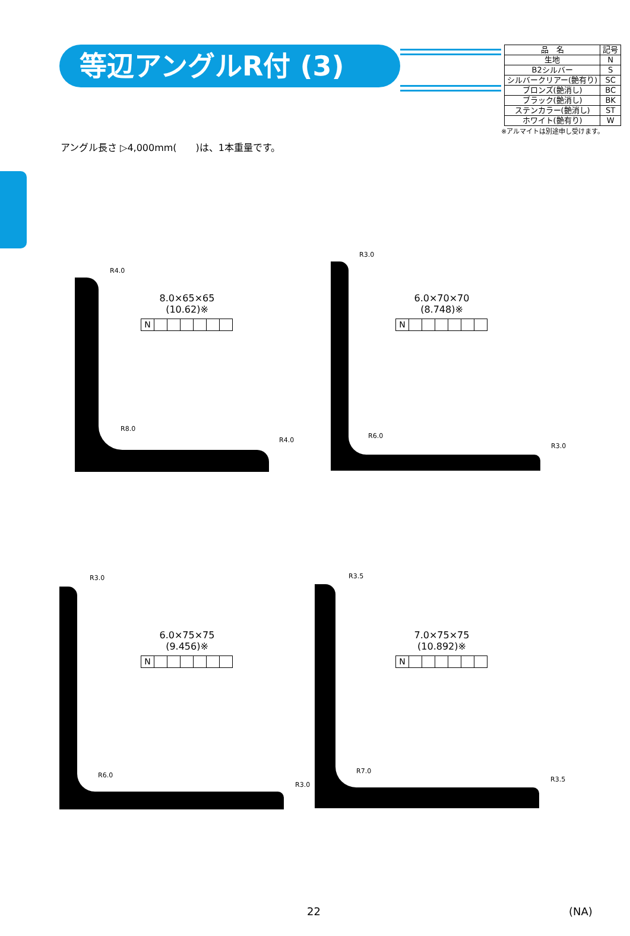等辺アングルR付 (3)
| 品 名 | 記号 |
| 生地 | N |
| B2シルバー | S |
| シルバークリアー(艶有り) | SC |
| ブロンズ(艶消し) | BC |
| ブラック(艶消し) | BK |
| ステンカラー(艶消し) | ST |
| ホワイト(艶有り) | W |
※アルマイトは別途申し受けます。
アングル長さ ▷4,000mm(　　)は、1本重量です。
R4.0
R8.0
R4.0
R3.0
R6.0
R3.0
R3.0
R6.0
R3.0
R3.5
R7.0
R3.5
8.0×65×65
(10.62)※
N
6.0×70×70
(8.748)※
N
6.0×75×75
(9.456)※
N
7.0×75×75
(10.892)※
N
22 (NA)